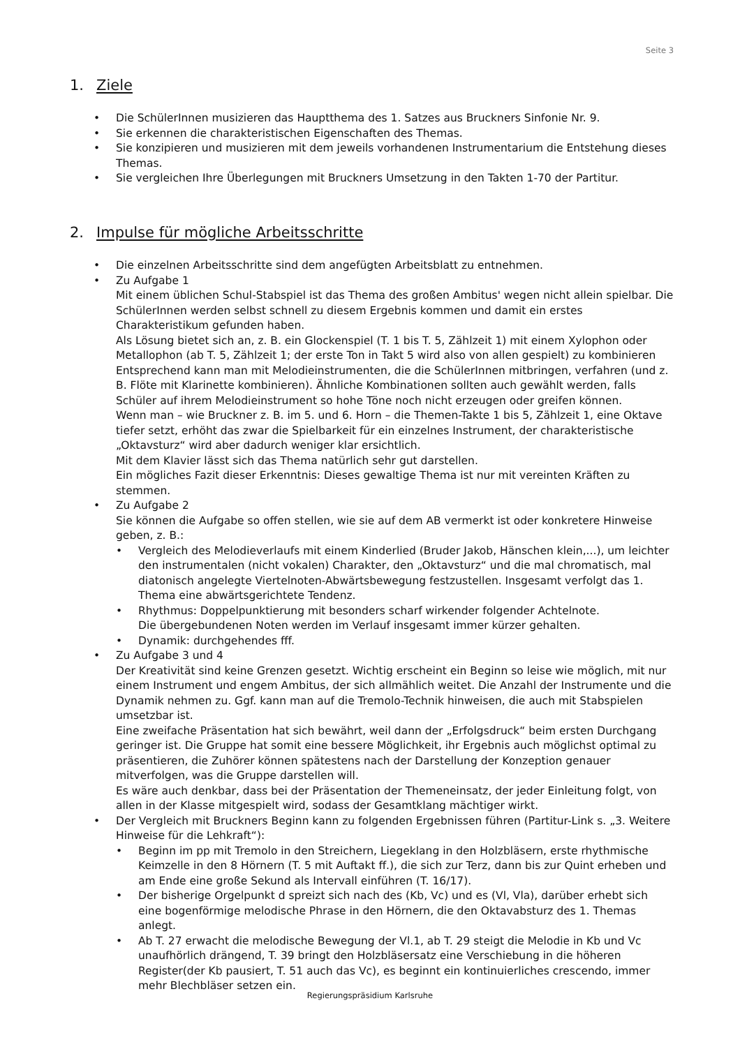Seite 3
1. Ziele
Die SchülerInnen musizieren das Hauptthema des 1. Satzes aus Bruckners Sinfonie Nr. 9.
Sie erkennen die charakteristischen Eigenschaften des Themas.
Sie konzipieren und musizieren mit dem jeweils vorhandenen Instrumentarium die Entstehung dieses Themas.
Sie vergleichen Ihre Überlegungen mit Bruckners Umsetzung in den Takten 1-70 der Partitur.
2. Impulse für mögliche Arbeitsschritte
Die einzelnen Arbeitsschritte sind dem angefügten Arbeitsblatt zu entnehmen.
Zu Aufgabe 1
Mit einem üblichen Schul-Stabspiel ist das Thema des großen Ambitus' wegen nicht allein spielbar. Die SchülerInnen werden selbst schnell zu diesem Ergebnis kommen und damit ein erstes Charakteristikum gefunden haben.
Als Lösung bietet sich an, z. B. ein Glockenspiel (T. 1 bis T. 5, Zählzeit 1) mit einem Xylophon oder Metallophon (ab T. 5, Zählzeit 1; der erste Ton in Takt 5 wird also von allen gespielt) zu kombinieren Entsprechend kann man mit Melodieinstrumenten, die die SchülerInnen mitbringen, verfahren (und z. B. Flöte mit Klarinette kombinieren). Ähnliche Kombinationen sollten auch gewählt werden, falls Schüler auf ihrem Melodieinstrument so hohe Töne noch nicht erzeugen oder greifen können.
Wenn man – wie Bruckner z. B. im 5. und 6. Horn – die Themen-Takte 1 bis 5, Zählzeit 1, eine Oktave tiefer setzt, erhöht das zwar die Spielbarkeit für ein einzelnes Instrument, der charakteristische „Oktavsturz“ wird aber dadurch weniger klar ersichtlich.
Mit dem Klavier lässt sich das Thema natürlich sehr gut darstellen.
Ein mögliches Fazit dieser Erkenntnis: Dieses gewaltige Thema ist nur mit vereinten Kräften zu stemmen.
Zu Aufgabe 2
Sie können die Aufgabe so offen stellen, wie sie auf dem AB vermerkt ist oder konkretere Hinweise geben, z. B.:
Vergleich des Melodieverlaufs mit einem Kinderlied (Bruder Jakob, Hänschen klein,...), um leichter den instrumentalen (nicht vokalen) Charakter, den „Oktavsturz“ und die mal chromatisch, mal diatonisch angelegte Viertelnoten-Abwärtsbewegung festzustellen. Insgesamt verfolgt das 1. Thema eine abwärtsgerichtete Tendenz.
Rhythmus: Doppelpunktierung mit besonders scharf wirkender folgender Achtelnote.
Die übergebundenen Noten werden im Verlauf insgesamt immer kürzer gehalten.
Dynamik: durchgehendes fff.
Zu Aufgabe 3 und 4
Der Kreativität sind keine Grenzen gesetzt. Wichtig erscheint ein Beginn so leise wie möglich, mit nur einem Instrument und engem Ambitus, der sich allmählich weitet. Die Anzahl der Instrumente und die Dynamik nehmen zu. Ggf. kann man auf die Tremolo-Technik hinweisen, die auch mit Stabspielen umsetzbar ist.
Eine zweifache Präsentation hat sich bewährt, weil dann der „Erfolgsdruck“ beim ersten Durchgang geringer ist. Die Gruppe hat somit eine bessere Möglichkeit, ihr Ergebnis auch möglichst optimal zu präsentieren, die Zuhörer können spätestens nach der Darstellung der Konzeption genauer mitverfolgen, was die Gruppe darstellen will.
Es wäre auch denkbar, dass bei der Präsentation der Themeneinsatz, der jeder Einleitung folgt, von allen in der Klasse mitgespielt wird, sodass der Gesamtklang mächtiger wirkt.
Der Vergleich mit Bruckners Beginn kann zu folgenden Ergebnissen führen (Partitur-Link s. „3. Weitere Hinweise für die Lehkraft“):
Beginn im pp mit Tremolo in den Streichern, Liegeklang in den Holzbläsern, erste rhythmische Keimzelle in den 8 Hörnern (T. 5 mit Auftakt ff.), die sich zur Terz, dann bis zur Quint erheben und am Ende eine große Sekund als Intervall einführen (T. 16/17).
Der bisherige Orgelpunkt d spreizt sich nach des (Kb, Vc) und es (Vl, Vla), darüber erhebt sich eine bogenförmige melodische Phrase in den Hörnern, die den Oktavabsturz des 1. Themas anlegt.
Ab T. 27 erwacht die melodische Bewegung der Vl.1, ab T. 29 steigt die Melodie in Kb und Vc unaufhörlich drängend, T. 39 bringt den Holzbläsersatz eine Verschiebung in die höheren Register(der Kb pausiert, T. 51 auch das Vc), es beginnt ein kontinuierliches crescendo, immer mehr Blechbläser setzen ein.
Regierungspräsidium Karlsruhe